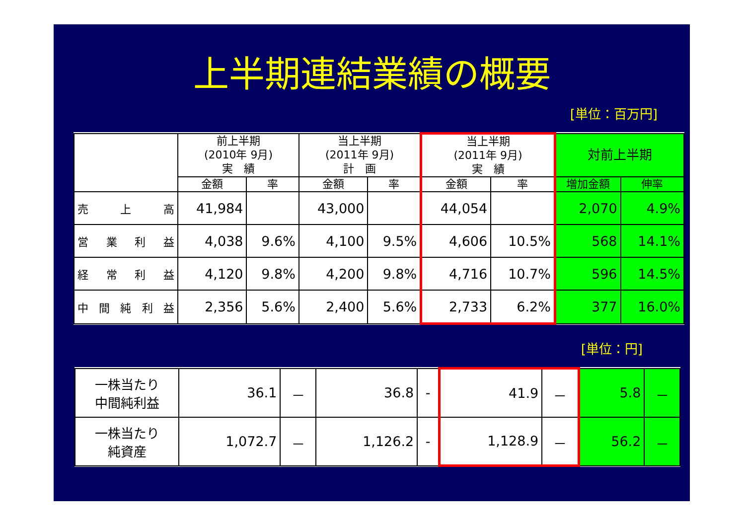上半期連結業績の概要
[単位：百万円]
| | 前上半期 (2010年 9月) 実 績 | | 当上半期 (2011年 9月) 計 画 | | 当上半期 (2011年 9月) 実 績 | | 対前上半期 | |
| --- | --- | --- | --- | --- | --- | --- | --- | --- |
| | 金額 | 率 | 金額 | 率 | 金額 | 率 | 増加金額 | 伸率 |
| 売 上 高 | 41,984 | | 43,000 | | 44,054 | | 2,070 | 4.9% |
| 営 業 利 益 | 4,038 | 9.6% | 4,100 | 9.5% | 4,606 | 10.5% | 568 | 14.1% |
| 経 常 利 益 | 4,120 | 9.8% | 4,200 | 9.8% | 4,716 | 10.7% | 596 | 14.5% |
| 中 間 純 利 益 | 2,356 | 5.6% | 2,400 | 5.6% | 2,733 | 6.2% | 377 | 16.0% |
[単位：円]
| 一株当たり 中間純利益 | 36.1 | － | 36.8 | - | 41.9 | － | 5.8 | － |
| 一株当たり 純資産 | 1,072.7 | － | 1,126.2 | - | 1,128.9 | － | 56.2 | － |